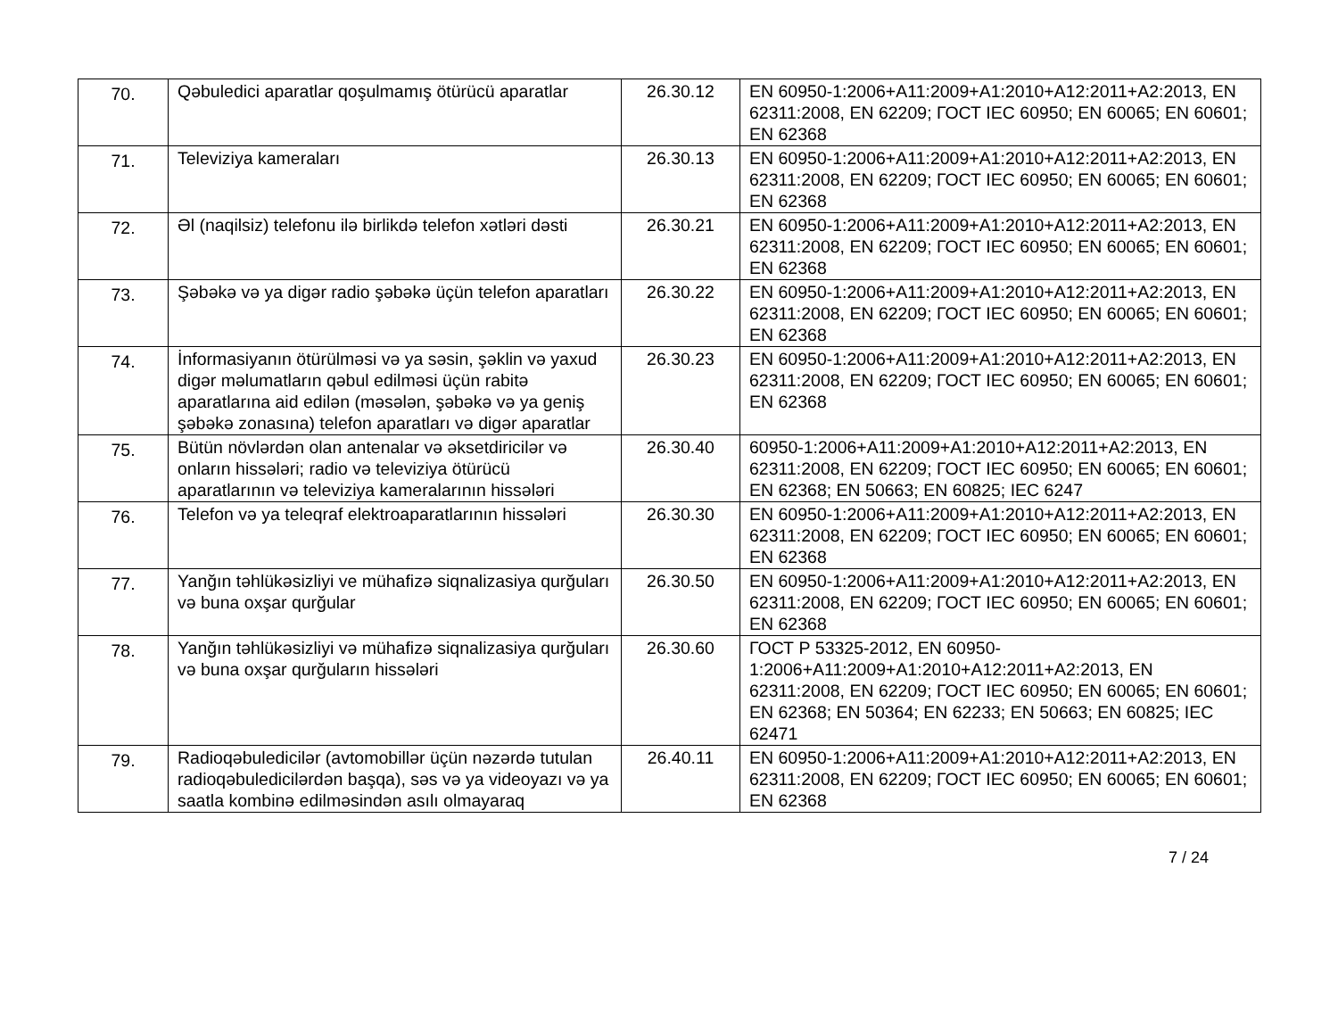| 70. | Qəbuledici aparatlar qoşulmamış ötürücü aparatlar | 26.30.12 | EN 60950-1:2006+A11:2009+A1:2010+A12:2011+A2:2013, EN 62311:2008, EN 62209; ГОСТ IEC 60950; EN 60065; EN 60601; EN 62368 |
| 71. | Televiziya kameraları | 26.30.13 | EN 60950-1:2006+A11:2009+A1:2010+A12:2011+A2:2013, EN 62311:2008, EN 62209; ГОСТ IEC 60950; EN 60065; EN 60601; EN 62368 |
| 72. | Əl (naqilsiz) telefonu ilə birlikdə telefon xətləri dəsti | 26.30.21 | EN 60950-1:2006+A11:2009+A1:2010+A12:2011+A2:2013, EN 62311:2008, EN 62209; ГОСТ IEC 60950; EN 60065; EN 60601; EN 62368 |
| 73. | Şəbəkə və ya digər radio şəbəkə üçün telefon aparatları | 26.30.22 | EN 60950-1:2006+A11:2009+A1:2010+A12:2011+A2:2013, EN 62311:2008, EN 62209; ГОСТ IEC 60950; EN 60065; EN 60601; EN 62368 |
| 74. | İnformasiyanın ötürülməsi və ya səsin, şəklin və yaxud digər məlumatların qəbul edilməsi üçün rabitə aparatlarına aid edilən (məsələn, şəbəkə və ya geniş şəbəkə zonasına) telefon aparatları və digər aparatlar | 26.30.23 | EN 60950-1:2006+A11:2009+A1:2010+A12:2011+A2:2013, EN 62311:2008, EN 62209; ГОСТ IEC 60950; EN 60065; EN 60601; EN 62368 |
| 75. | Bütün növlərdən olan antenalar və əksetdiricilər və onların hissələri; radio və televiziya ötürücü aparatlarının və televiziya kameralarının hissələri | 26.30.40 | 60950-1:2006+A11:2009+A1:2010+A12:2011+A2:2013, EN 62311:2008, EN 62209; ГОСТ IEC 60950; EN 60065; EN 60601; EN 62368; EN 50663; EN 60825; IEC 6247 |
| 76. | Telefon və ya teleqraf elektroaparatlarının hissələri | 26.30.30 | EN 60950-1:2006+A11:2009+A1:2010+A12:2011+A2:2013, EN 62311:2008, EN 62209; ГОСТ IEC 60950; EN 60065; EN 60601; EN 62368 |
| 77. | Yanğın təhlükəsizliyi ve mühafizə siqnalizasiya qurğuları və buna oxşar qurğular | 26.30.50 | EN 60950-1:2006+A11:2009+A1:2010+A12:2011+A2:2013, EN 62311:2008, EN 62209; ГОСТ IEC 60950; EN 60065; EN 60601; EN 62368 |
| 78. | Yanğın təhlükəsizliyi və mühafizə siqnalizasiya qurğuları və buna oxşar qurğuların hissələri | 26.30.60 | ГОСТ Р 53325-2012, EN 60950-1:2006+A11:2009+A1:2010+A12:2011+A2:2013, EN 62311:2008, EN 62209; ГОСТ IEC 60950; EN 60065; EN 60601; EN 62368; EN 50364; EN 62233; EN 50663; EN 60825; IEC 62471 |
| 79. | Radioqəbuledicilər (avtomobillər üçün nəzərdə tutulan radioqəbuledicilərdən başqa), səs və ya videoyazı və ya saatla kombinə edilməsindən asılı olmayaraq | 26.40.11 | EN 60950-1:2006+A11:2009+A1:2010+A12:2011+A2:2013, EN 62311:2008, EN 62209; ГОСТ IEC 60950; EN 60065; EN 60601; EN 62368 |
7 / 24